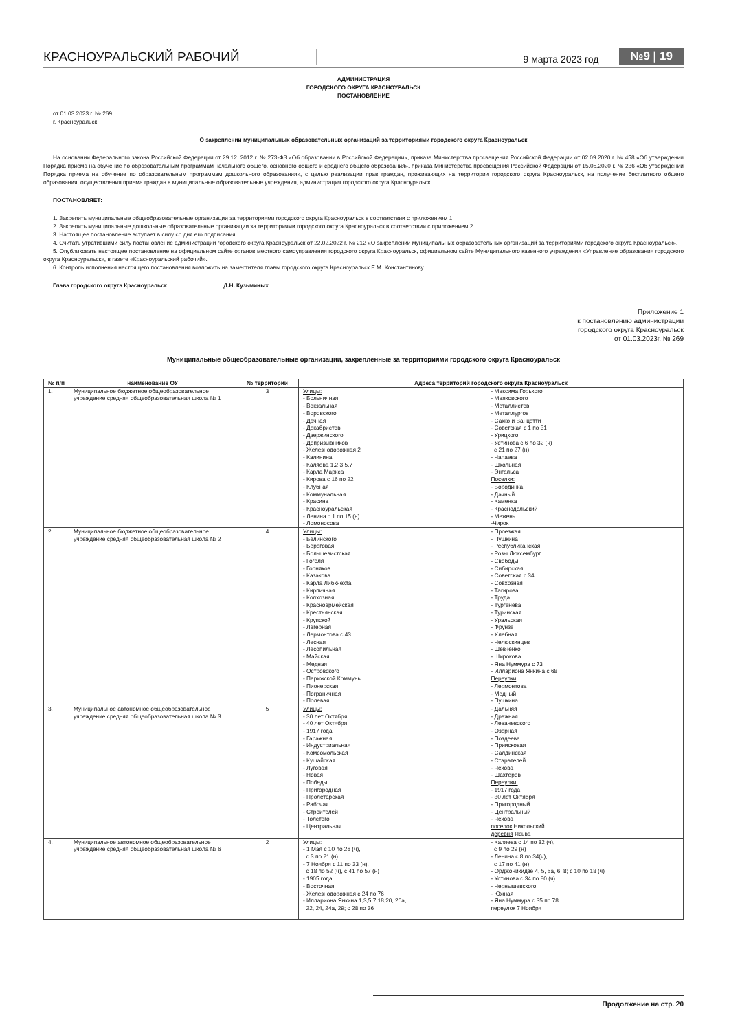КРАСНОУРАЛЬСКИЙ РАБОЧИЙ 9 марта 2023 год №9 | 19
АДМИНИСТРАЦИЯ
ГОРОДСКОГО ОКРУГА КРАСНОУРАЛЬСК
ПОСТАНОВЛЕНИЕ
от 01.03.2023 г. № 269
г. Красноуральск
О закреплении муниципальных образовательных организаций за территориями городского округа Красноуральск
На основании Федерального закона Российской Федерации от 29.12. 2012 г. № 273-ФЗ «Об образовании в Российской Федерации», приказа Министерства просвещения Российской Федерации от 02.09.2020 г. № 458 «Об утверждении Порядка приема на обучение по образовательным программам начального общего, основного общего и среднего общего образования», приказа Министерства просвещения Российской Федерации от 15.05.2020 г. № 236 «Об утверждении Порядка приема на обучение по образовательным программам дошкольного образования», с целью реализации прав граждан, проживающих на территории городского округа Красноуральск, на получение бесплатного общего образования, осуществления приема граждан в муниципальные образовательные учреждения, администрация городского округа Красноуральск
ПОСТАНОВЛЯЕТ:
1. Закрепить муниципальные общеобразовательные организации за территориями городского округа Красноуральск в соответствии с приложением 1.
2. Закрепить муниципальные дошкольные образовательные организации за территориями городского округа Красноуральск в соответствии с приложением 2.
3. Настоящее постановление вступает в силу со дня его подписания.
4. Считать утратившими силу постановление администрации городского округа Красноуральск от 22.02.2022 г. № 212 «О закреплении муниципальных образовательных организаций за территориями городского округа Красноуральск».
5. Опубликовать настоящее постановление на официальном сайте органов местного самоуправления городского округа Красноуральск, официальном сайте Муниципального казенного учреждения «Управление образования городского округа Красноуральск», в газете «Красноуральский рабочий».
6. Контроль исполнения настоящего постановления возложить на заместителя главы городского округа Красноуральск Е.М. Константинову.
Глава городского округа Красноуральск Д.Н. Кузьминых
Приложение 1
к постановлению администрации
городского округа Красноуральск
от 01.03.2023г. № 269
Муниципальные общеобразовательные организации, закрепленные за территориями городского округа Красноуральск
| № п/п | наименование ОУ | № территории | Адреса территорий городского округа Красноуральск |
| --- | --- | --- | --- |
| 1. | Муниципальное бюджетное общеобразовательное учреждение средняя общеобразовательная школа № 1 | 3 | Улицы: - Больничная - Вокзальная - Воровского - Дачная - Декабристов - Дзержинского - Допризывников - Железнодорожная 2 - Калинина - Каляева 1,2,3,5,7 - Карла Маркса - Кирова с 16 по 22 - Клубная - Коммунальная - Красина - Красноуральская - Ленина с 1 по 15 (н) - Ломоносова - Максима Горького - Маяковского - Металлистов - Металлургов - Сакко и Ванцетти - Советская с 1 по 31 - Урицкого - Устинова с 6 по 32 (ч) с 21 по 27 (н) - Чапаева - Школьная - Энгельса Поселки: - Бородинка - Дачный - Каменка - Краснодольский - Межень -Чирок |
| 2. | Муниципальное бюджетное общеобразовательное учреждение средняя общеобразовательная школа № 2 | 4 | Улицы: - Белинского - Береговая - Большевистская - Гоголя - Горняков - Казакова - Карла Либкнехта - Кирпичная - Колхозная - Красноармейская - Крестьянская - Крупской - Лагерная - Лермонтова с 43 - Лесная - Лесопильная - Майская - Медная - Островского - Парижской Коммуны - Пионерская - Пограничная - Полевая - Проезжая - Пушкина - Республиканская - Розы Люксембург - Свободы - Сибирская - Советская с 34 - Совхозная - Тагирова - Труда - Тургенева - Туринская - Уральская - Фрунзе - Хлебная - Челюскинцев - Шевченко - Широкова - Яна Нуммура с 73 - Иллариона Янкина с 68 Переулки : - Лермонтова - Медный - Пушкина |
| 3. | Муниципальное автономное общеобразовательное учреждение средняя общеобразовательная школа № 3 | 5 | Улицы: - 30 лет Октября - 40 лет Октября - 1917 года - Гаражная - Индустриальная - Комсомольская - Кушайская - Луговая - Новая - Победы - Пригородная - Пролетарская - Рабочая - Строителей - Толстого - Центральная - Дальняя - Дражная - Леваневского - Озерная - Поздеева - Приисковая - Салдинская - Старателей - Чехова - Шахтеров Переулки: - 1917 года - 30 лет Октября - Пригородный - Центральный - Чехова поселок Никольский деревня Ясьва |
| 4. | Муниципальное автономное общеобразовательное учреждение средняя общеобразовательная школа № 6 | 2 | Улицы: - 1 Мая с 10 по 26 (ч), с 3 по 21 (н) - 7 Ноября с 11 по 33 (н), с 18 по 52 (ч), с 41 по 57 (н) - 1905 года - Восточная - Железнодорожная с 24 по 76 - Иллариона Янкина 1,3,5,7,18,20, 20а, 22, 24, 24а, 29; с 28 по 36 - Каляева с 14 по 32 (ч), с 9 по 29 (н) - Ленина с 8 по 34(ч), с 17 по 41 (н) - Орджоникидзе 4, 5, 5а, 6, 8; с 10 по 18 (ч) - Устинова с 34 по 80 (ч) - Чернышевского - Южная - Яна Нуммура с 35 по 78 переулок 7 Ноября |
Продолжение на стр. 20